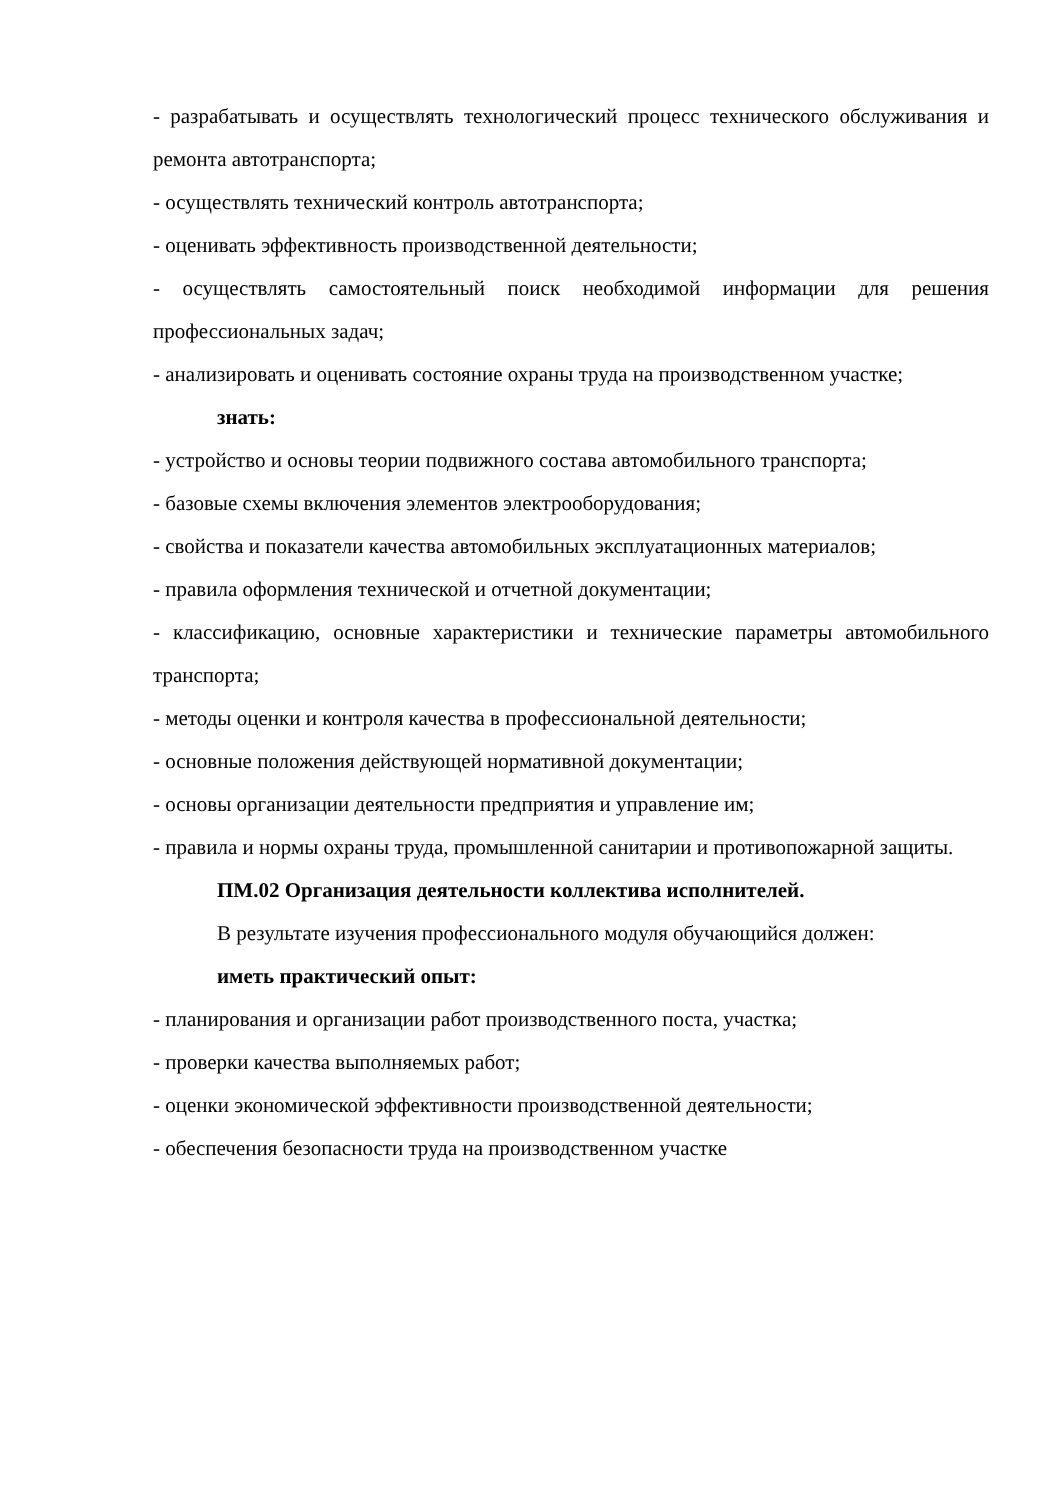- разрабатывать и осуществлять технологический процесс технического обслуживания и ремонта автотранспорта;
- осуществлять технический контроль автотранспорта;
- оценивать эффективность производственной деятельности;
- осуществлять самостоятельный поиск необходимой информации для решения профессиональных задач;
- анализировать и оценивать состояние охраны труда на производственном участке;
знать:
- устройство и основы теории подвижного состава автомобильного транспорта;
- базовые схемы включения элементов электрооборудования;
- свойства и показатели качества автомобильных эксплуатационных материалов;
- правила оформления технической и отчетной документации;
- классификацию, основные характеристики и технические параметры автомобильного транспорта;
- методы оценки и контроля качества в профессиональной деятельности;
- основные положения действующей нормативной документации;
- основы организации деятельности предприятия и управление им;
- правила и нормы охраны труда, промышленной санитарии и противопожарной защиты.
ПМ.02 Организация деятельности коллектива исполнителей.
В результате изучения профессионального модуля обучающийся должен:
иметь практический опыт:
- планирования и организации работ производственного поста, участка;
- проверки качества выполняемых работ;
- оценки экономической эффективности производственной деятельности;
- обеспечения безопасности труда на производственном участке